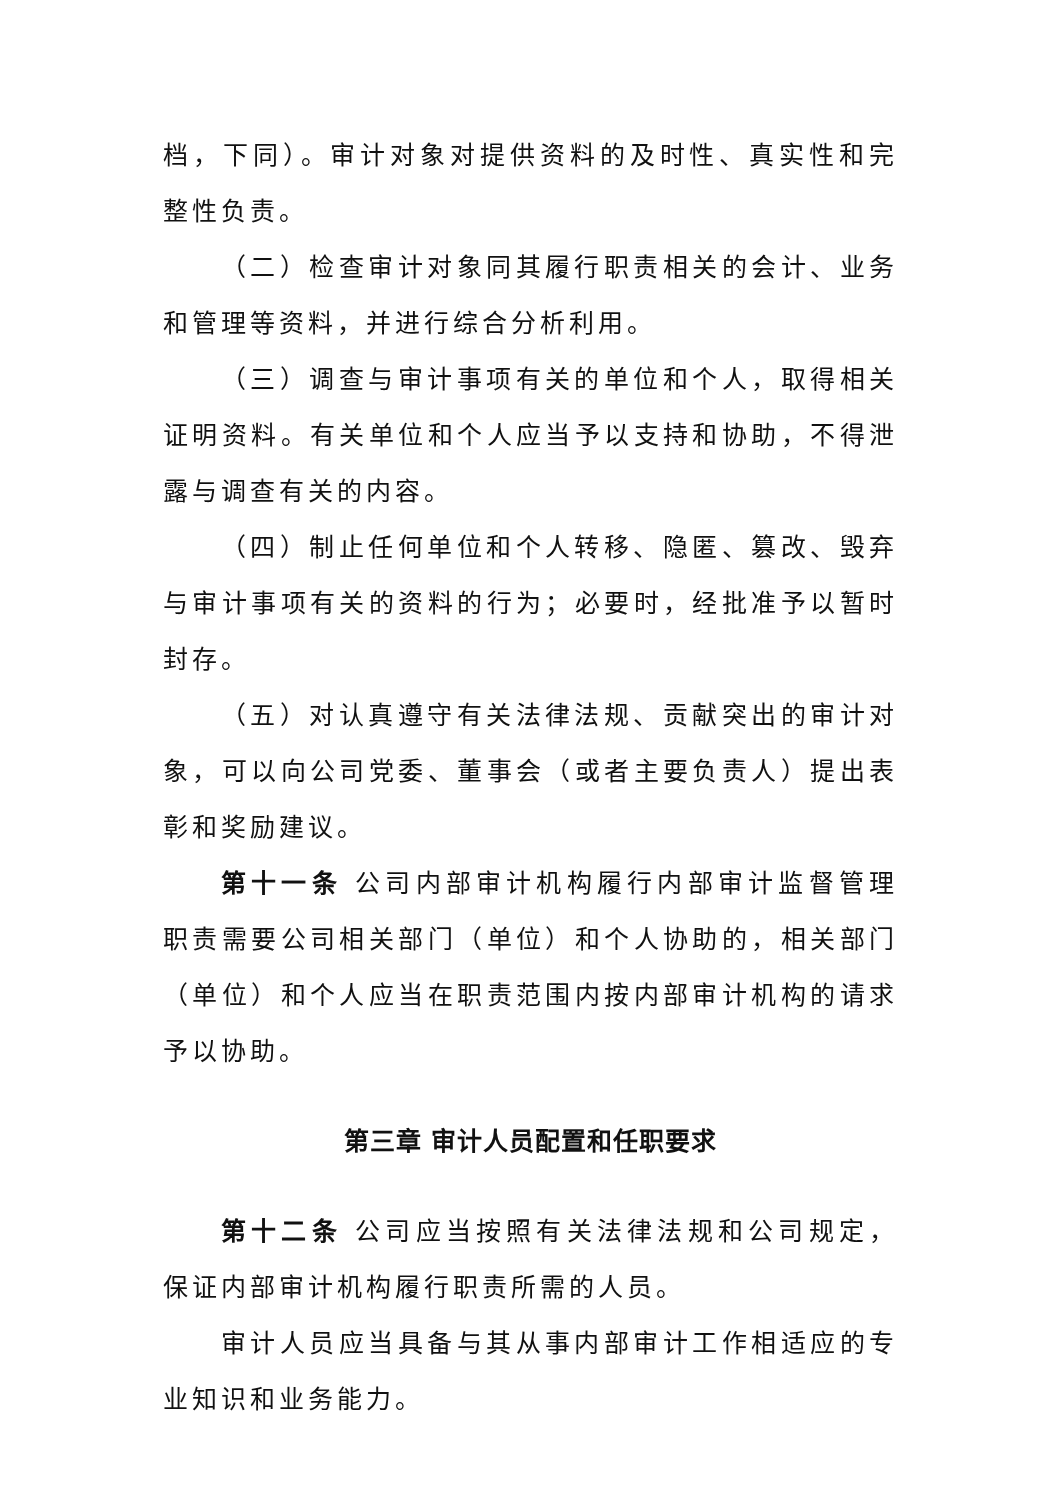档，下同）。审计对象对提供资料的及时性、真实性和完整性负责。
（二）检查审计对象同其履行职责相关的会计、业务和管理等资料，并进行综合分析利用。
（三）调查与审计事项有关的单位和个人，取得相关证明资料。有关单位和个人应当予以支持和协助，不得泄露与调查有关的内容。
（四）制止任何单位和个人转移、隐匿、篡改、毁弃与审计事项有关的资料的行为；必要时，经批准予以暂时封存。
（五）对认真遵守有关法律法规、贡献突出的审计对象，可以向公司党委、董事会（或者主要负责人）提出表彰和奖励建议。
第十一条 公司内部审计机构履行内部审计监督管理职责需要公司相关部门（单位）和个人协助的，相关部门（单位）和个人应当在职责范围内按内部审计机构的请求予以协助。
第三章 审计人员配置和任职要求
第十二条 公司应当按照有关法律法规和公司规定，保证内部审计机构履行职责所需的人员。
审计人员应当具备与其从事内部审计工作相适应的专业知识和业务能力。